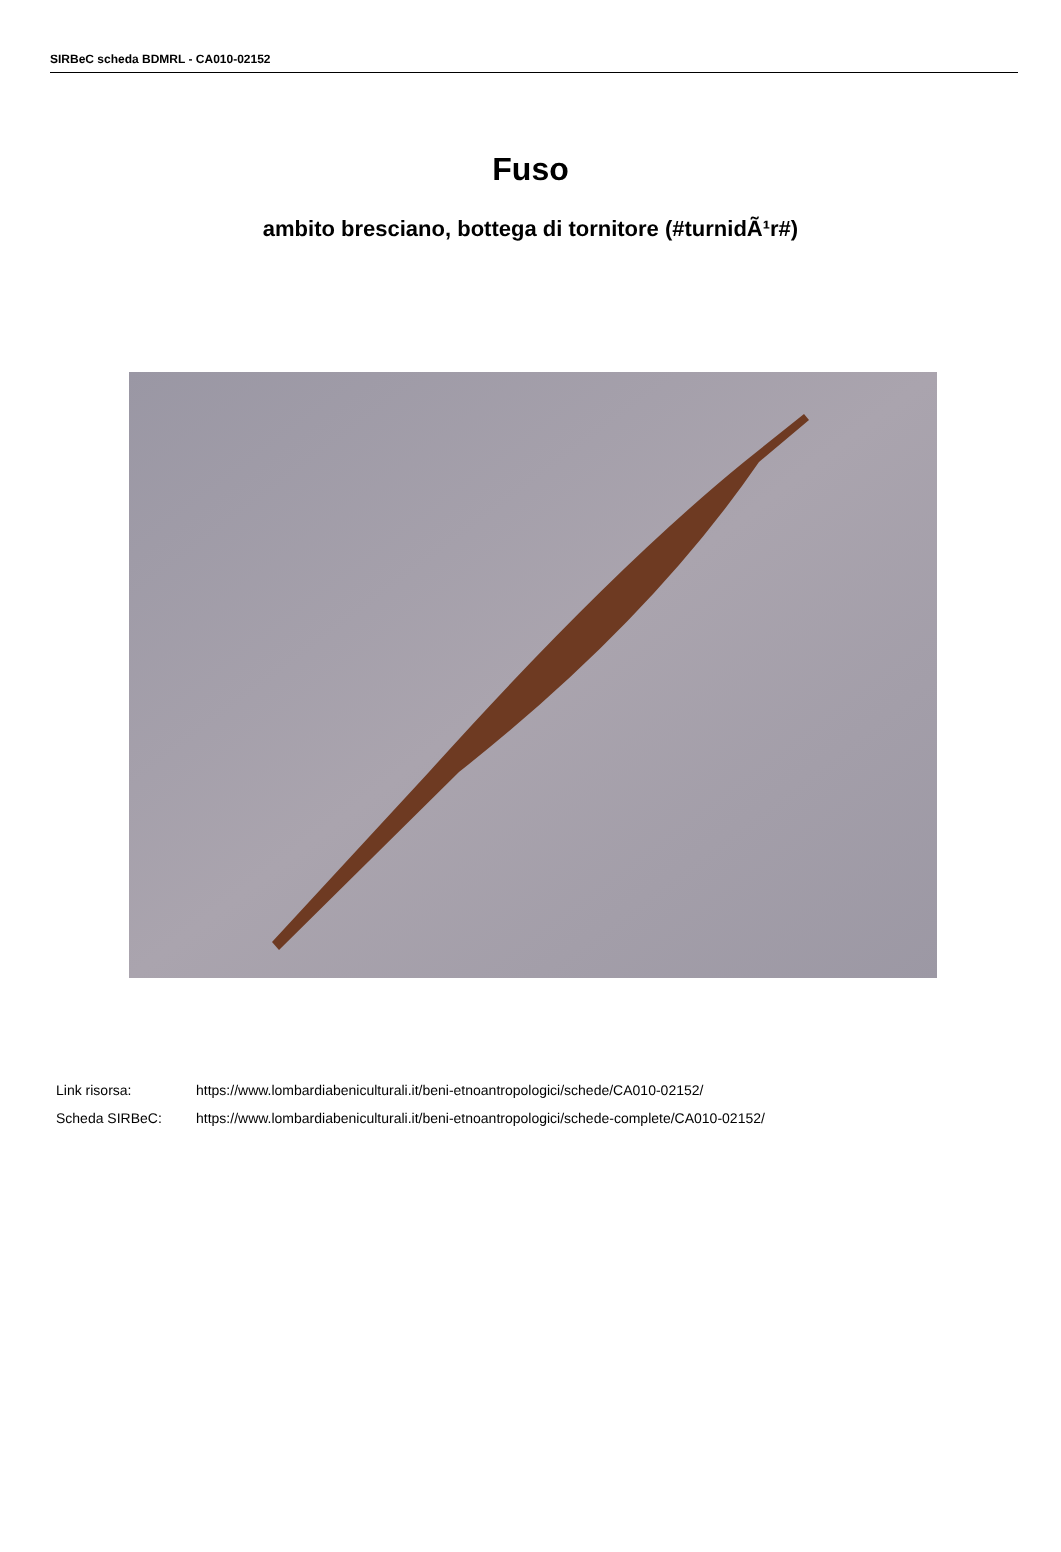SIRBeC scheda BDMRL - CA010-02152
Fuso
ambito bresciano, bottega di tornitore (#turnidÃ¹r#)
Link risorsa: https://www.lombardiabeniculturali.it/beni-etnoantropologici/schede/CA010-02152/
Scheda SIRBeC: https://www.lombardiabeniculturali.it/beni-etnoantropologici/schede-complete/CA010-02152/